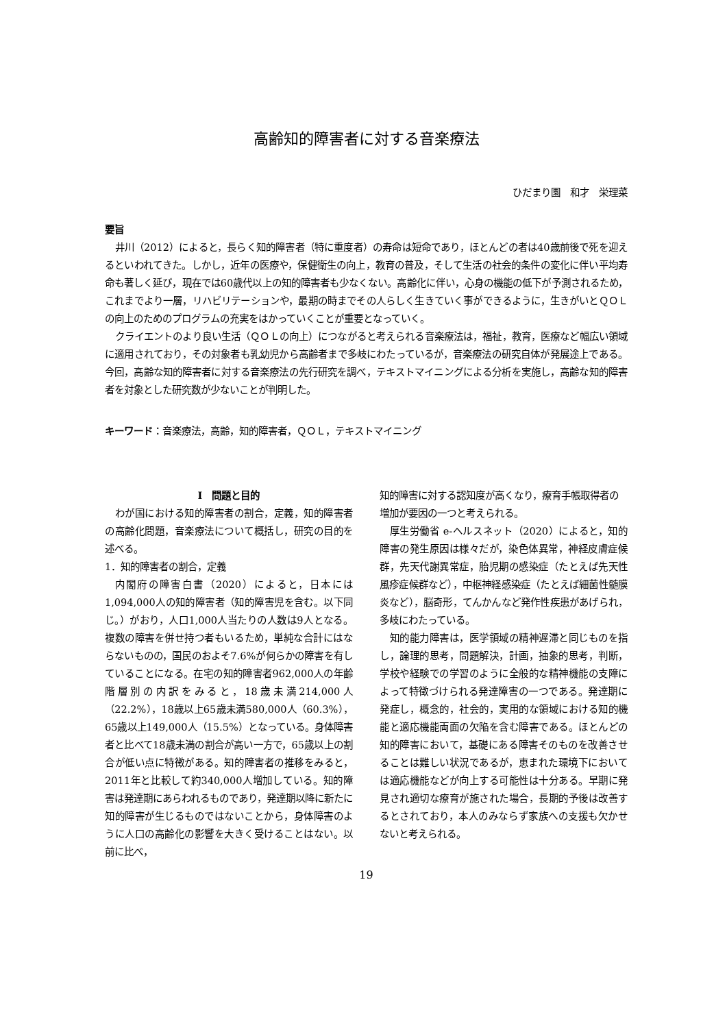高齢知的障害者に対する音楽療法
ひだまり園　和才　栄理菜
要旨
井川（2012）によると，長らく知的障害者（特に重度者）の寿命は短命であり，ほとんどの者は40歳前後で死を迎えるといわれてきた。しかし，近年の医療や，保健衛生の向上，教育の普及，そして生活の社会的条件の変化に伴い平均寿命も著しく延び，現在では60歳代以上の知的障害者も少なくない。高齢化に伴い，心身の機能の低下が予測されるため，これまでより一層，リハビリテーションや，最期の時までその人らしく生きていく事ができるように，生きがいとＱＯＬの向上のためのプログラムの充実をはかっていくことが重要となっていく。
クライエントのより良い生活（ＱＯＬの向上）につながると考えられる音楽療法は，福祉，教育，医療など幅広い領域に適用されており，その対象者も乳幼児から高齢者まで多岐にわたっているが，音楽療法の研究自体が発展途上である。今回，高齢な知的障害者に対する音楽療法の先行研究を調べ，テキストマイニングによる分析を実施し，高齢な知的障害者を対象とした研究数が少ないことが判明した。
キーワード：音楽療法，高齢，知的障害者，ＱＯＬ，テキストマイニング
Ⅰ　問題と目的
わが国における知的障害者の割合，定義，知的障害者の高齢化問題，音楽療法について概括し，研究の目的を述べる。
1．知的障害者の割合，定義
内閣府の障害白書（2020）によると，日本には1,094,000人の知的障害者（知的障害児を含む。以下同じ。）がおり，人口1,000人当たりの人数は9人となる。複数の障害を併せ持つ者もいるため，単純な合計にはならないものの，国民のおよそ7.6%が何らかの障害を有していることになる。在宅の知的障害者962,000人の年齢階層別の内訳をみると，18歳未満214,000人（22.2%），18歳以上65歳未満580,000人（60.3%），65歳以上149,000人（15.5%）となっている。身体障害者と比べて18歳未満の割合が高い一方で，65歳以上の割合が低い点に特徴がある。知的障害者の推移をみると，2011年と比較して約340,000人増加している。知的障害は発達期にあらわれるものであり，発達期以降に新たに知的障害が生じるものではないことから，身体障害のように人口の高齢化の影響を大きく受けることはない。以前に比べ，
知的障害に対する認知度が高くなり，療育手帳取得者の増加が要因の一つと考えられる。
厚生労働省 e-ヘルスネット（2020）によると，知的障害の発生原因は様々だが，染色体異常，神経皮膚症候群，先天代謝異常症，胎児期の感染症（たとえば先天性風疹症候群など），中枢神経感染症（たとえば細菌性髄膜炎など），脳奇形，てんかんなど発作性疾患があげられ，多岐にわたっている。
知的能力障害は，医学領域の精神遅滞と同じものを指し，論理的思考，問題解決，計画，抽象的思考，判断，学校や経験での学習のように全般的な精神機能の支障によって特徴づけられる発達障害の一つである。発達期に発症し，概念的，社会的，実用的な領域における知的機能と適応機能両面の欠陥を含む障害である。ほとんどの知的障害において，基礎にある障害そのものを改善させることは難しい状況であるが，恵まれた環境下においては適応機能などが向上する可能性は十分ある。早期に発見され適切な療育が施された場合，長期的予後は改善するとされており，本人のみならず家族への支援も欠かせないと考えられる。
19